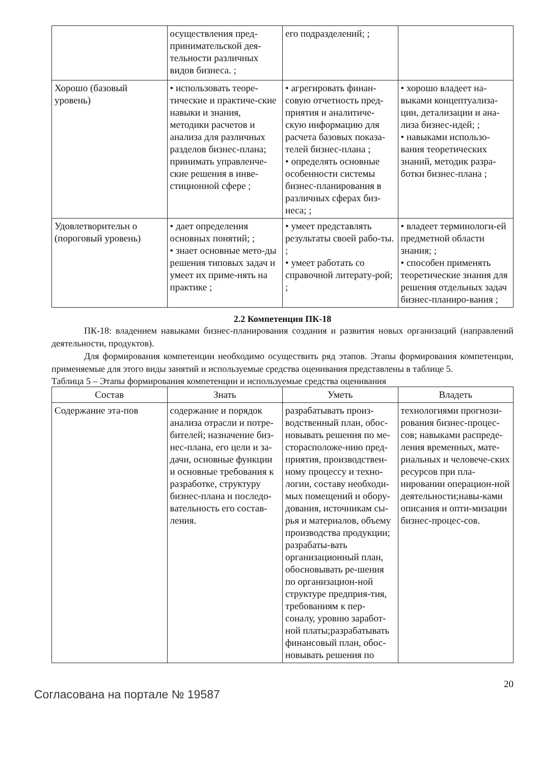| | осуществления пред-принимательской дея-тельности различных видов бизнеса. ; | его подразделений; ; | |
| Хорошо (базовый уровень) | • использовать теоре-тические и практиче-ские навыки и знания, методики расчетов и анализа для различных разделов бизнес-плана; принимать управленче-ские решения в инве-стиционной сфере ; | • агрегировать финан-совую отчетность пред-приятия и аналитиче-скую информацию для расчета базовых показа-телей бизнес-плана ; • определять основные особенности системы бизнес-планирования в различных сферах биз-неса; ; | • хорошо владеет на-выками концептуализа-ции, детализации и ана-лиза бизнес-идей; ; • навыками использо-вания теоретических знаний, методик разра-ботки бизнес-плана ; |
| Удовлетворительн о (пороговый уровень) | • дает определения основных понятий; ; • знает основные мето-ды решения типовых задач и умеет их приме-нять на практике ; | • умеет представлять результаты своей рабо-ты. ; • умеет работать со справочной литерату-рой; ; | • владеет терминологи-ей предметной области знания; ; • способен применять теоретические знания для решения отдельных задач бизнес-планиро-вания ; |
2.2 Компетенция ПК-18
ПК-18: владением навыками бизнес-планирования создания и развития новых организаций (направлений деятельности, продуктов).
Для формирования компетенции необходимо осуществить ряд этапов. Этапы формирования компетенции, применяемые для этого виды занятий и используемые средства оценивания представлены в таблице 5.
Таблица 5 – Этапы формирования компетенции и используемые средства оценивания
| Состав | Знать | Уметь | Владеть |
| --- | --- | --- | --- |
| Содержание эта-пов | содержание и порядок анализа отрасли и потре-бителей; назначение биз-нес-плана, его цели и за-дачи, основные функции и основные требования к разработке, структуру бизнес-плана и последо-вательность его состав-ления. | разрабатывать произ-водственный план, обос-новывать решения по ме-сторасположе-нию пред-приятия, производствен-ному процессу и техно-логии, составу необходи-мых помещений и обору-дования, источникам сы-рья и материалов, объему производства продукции; разрабаты-вать организационный план, обосновывать ре-шения по организацион-ной структуре предприя-тия, требованиям к пер-соналу, уровню заработ-ной платы;разрабатывать финансовый план, обос-новывать решения по | технологиями прогнози-рования бизнес-процес-сов; навыками распреде-ления временных, мате-риальных и человече-ских ресурсов при пла-нировании операцион-ной деятельности;навы-ками описания и опти-мизации бизнес-процес-сов. |
Согласована на портале № 19587
20